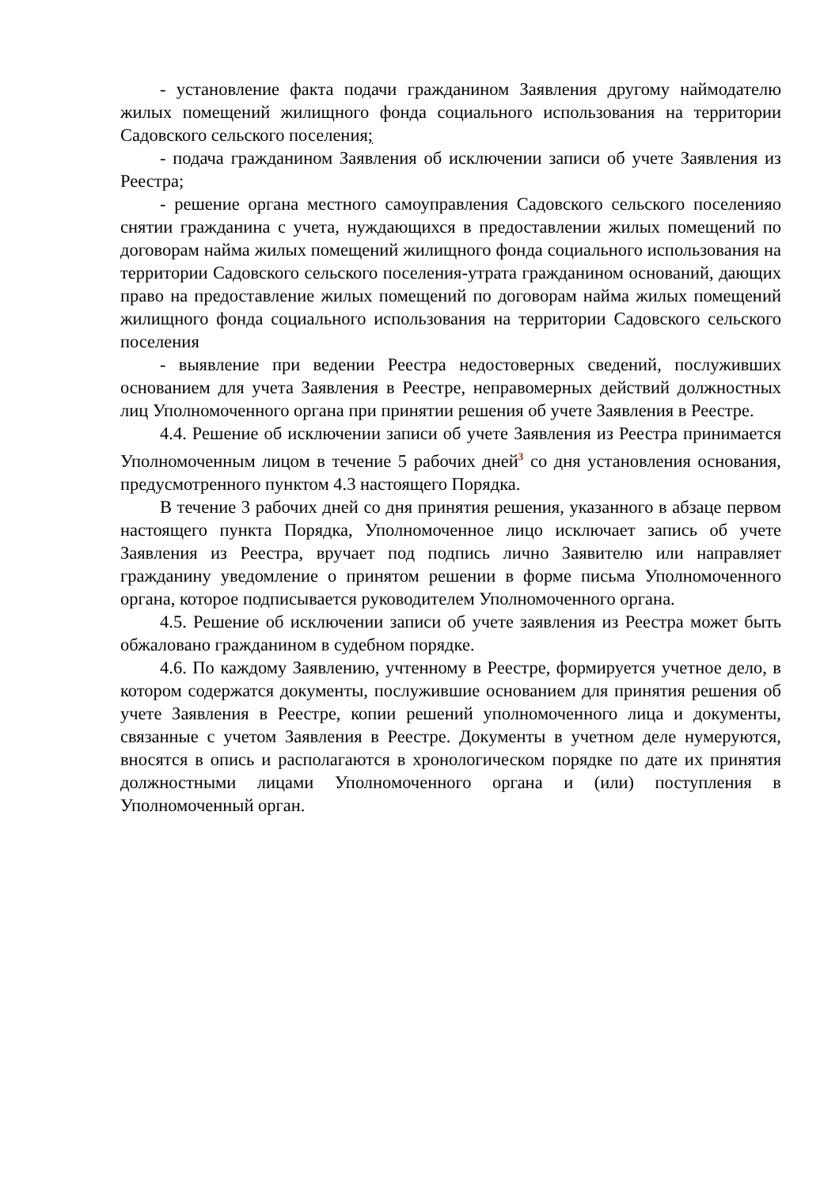- установление факта подачи гражданином Заявления другому наймодателю жилых помещений жилищного фонда социального использования на территории Садовского сельского поселения;
- подача гражданином Заявления об исключении записи об учете Заявления из Реестра;
- решение органа местного самоуправления Садовского сельского поселенияо снятии гражданина с учета, нуждающихся в предоставлении жилых помещений по договорам найма жилых помещений жилищного фонда социального использования на территории Садовского сельского поселения-утрата гражданином оснований, дающих право на предоставление жилых помещений по договорам найма жилых помещений жилищного фонда социального использования на территории Садовского сельского поселения
- выявление при ведении Реестра недостоверных сведений, послуживших основанием для учета Заявления в Реестре, неправомерных действий должностных лиц Уполномоченного органа при принятии решения об учете Заявления в Реестре.
4.4. Решение об исключении записи об учете Заявления из Реестра принимается Уполномоченным лицом в течение 5 рабочих дней<sup>3</sup> со дня установления основания, предусмотренного пунктом 4.3 настоящего Порядка.
В течение 3 рабочих дней со дня принятия решения, указанного в абзаце первом настоящего пункта Порядка, Уполномоченное лицо исключает запись об учете Заявления из Реестра, вручает под подпись лично Заявителю или направляет гражданину уведомление о принятом решении в форме письма Уполномоченного органа, которое подписывается руководителем Уполномоченного органа.
4.5. Решение об исключении записи об учете заявления из Реестра может быть обжаловано гражданином в судебном порядке.
4.6. По каждому Заявлению, учтенному в Реестре, формируется учетное дело, в котором содержатся документы, послужившие основанием для принятия решения об учете Заявления в Реестре, копии решений уполномоченного лица и документы, связанные с учетом Заявления в Реестре. Документы в учетном деле нумеруются, вносятся в опись и располагаются в хронологическом порядке по дате их принятия должностными лицами Уполномоченного органа и (или) поступления в Уполномоченный орган.